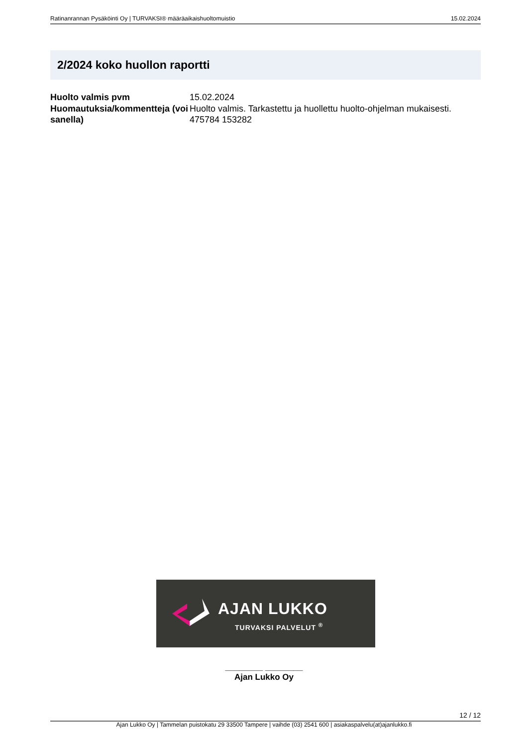Ratinanrannan Pysäköinti Oy | TURVAKSI® määräaikaishuoltomuistio 15.02.2024
2/2024 koko huollon raportti
| Huolto valmis pvm | 15.02.2024 |
| Huomautuksia/kommentteja (voi sanella) | Huolto valmis. Tarkastettu ja huollettu huolto-ohjelman mukaisesti. 475784 153282 |
AJAN LUKKO
TURVAKSI PALVELUT <sup>®</sup>
________ ________
Ajan Lukko Oy
12 / 12
Ajan Lukko Oy | Tammelan puistokatu 29 33500 Tampere | vaihde (03) 2541 600 | asiakaspalvelu(at)ajanlukko.fi